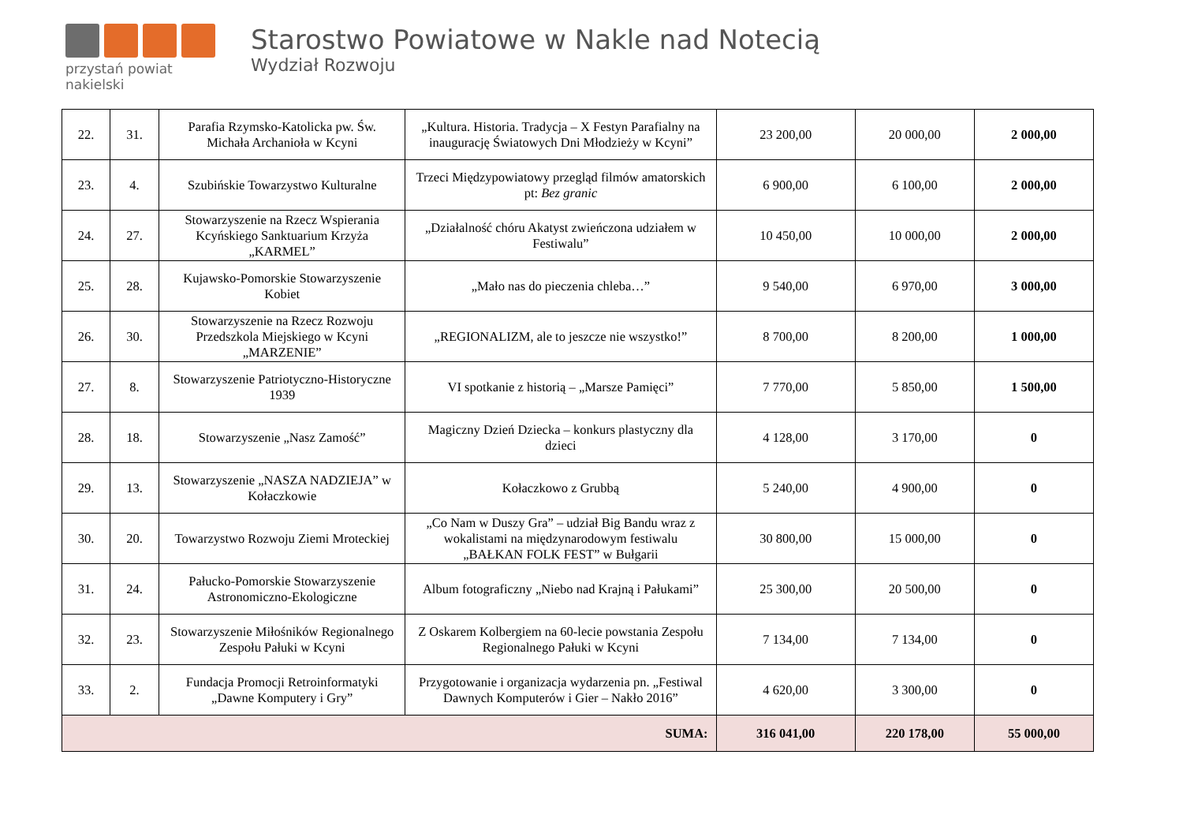przystań powiat nakielski
Starostwo Powiatowe w Nakle nad Notecią
Wydział Rozwoju
| 22. | 31. | Parafia Rzymsko-Katolicka pw. Św. Michała Archanioła w Kcyni | „Kultura. Historia. Tradycja – X Festyn Parafialny na inaugurację Światowych Dni Młodzieży w Kcyni” | 23 200,00 | 20 000,00 | 2 000,00 |
| 23. | 4. | Szubińskie Towarzystwo Kulturalne | Trzeci Międzypowiatowy przegląd filmów amatorskich pt: Bez granic | 6 900,00 | 6 100,00 | 2 000,00 |
| 24. | 27. | Stowarzyszenie na Rzecz Wspierania Kcyńskiego Sanktuarium Krzyża „KARMEL” | „Działalność chóru Akatyst zwieńczona udziałem w Festiwalu” | 10 450,00 | 10 000,00 | 2 000,00 |
| 25. | 28. | Kujawsko-Pomorskie Stowarzyszenie Kobiet | „Mało nas do pieczenia chleba…” | 9 540,00 | 6 970,00 | 3 000,00 |
| 26. | 30. | Stowarzyszenie na Rzecz Rozwoju Przedszkola Miejskiego w Kcyni „MARZENIE” | „REGIONALIZM, ale to jeszcze nie wszystko!” | 8 700,00 | 8 200,00 | 1 000,00 |
| 27. | 8. | Stowarzyszenie Patriotyczno-Historyczne 1939 | VI spotkanie z historią – „Marsze Pamięci” | 7 770,00 | 5 850,00 | 1 500,00 |
| 28. | 18. | Stowarzyszenie „Nasz Zamość” | Magiczny Dzień Dziecka – konkurs plastyczny dla dzieci | 4 128,00 | 3 170,00 | 0 |
| 29. | 13. | Stowarzyszenie „NASZA NADZIEJA” w Kołaczkowie | Kołaczkowo z Grubbą | 5 240,00 | 4 900,00 | 0 |
| 30. | 20. | Towarzystwo Rozwoju Ziemi Mroteckiej | „Co Nam w Duszy Gra” – udział Big Bandu wraz z wokalistami na międzynarodowym festiwalu „BAŁKAN FOLK FEST” w Bułgarii | 30 800,00 | 15 000,00 | 0 |
| 31. | 24. | Pałucko-Pomorskie Stowarzyszenie Astronomiczno-Ekologiczne | Album fotograficzny „Niebo nad Krajną i Pałukami” | 25 300,00 | 20 500,00 | 0 |
| 32. | 23. | Stowarzyszenie Miłośników Regionalnego Zespołu Pałuki w Kcyni | Z Oskarem Kolbergiem na 60-lecie powstania Zespołu Regionalnego Pałuki w Kcyni | 7 134,00 | 7 134,00 | 0 |
| 33. | 2. | Fundacja Promocji Retroinformatyki „Dawne Komputery i Gry” | Przygotowanie i organizacja wydarzenia pn. „Festiwal Dawnych Komputerów i Gier – Nakło 2016” | 4 620,00 | 3 300,00 | 0 |
| SUMA: | | | | 316 041,00 | 220 178,00 | 55 000,00 |